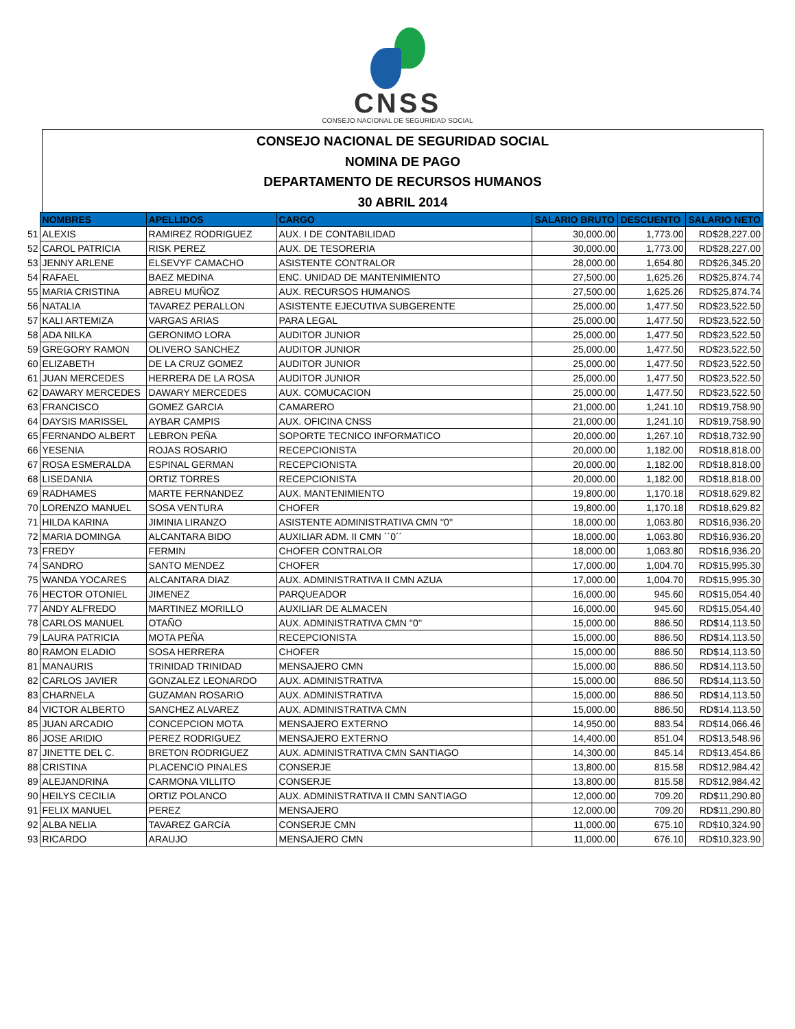CNSS
CONSEJO NACIONAL DE SEGURIDAD SOCIAL
CONSEJO NACIONAL DE SEGURIDAD SOCIAL
NOMINA DE PAGO
DEPARTAMENTO DE RECURSOS HUMANOS
30 ABRIL 2014
| | NOMBRES | APELLIDOS | CARGO | SALARIO BRUTO | DESCUENTO | SALARIO NETO |
| 51 | ALEXIS | RAMIREZ RODRIGUEZ | AUX. I DE CONTABILIDAD | 30,000.00 | 1,773.00 | RD$28,227.00 |
| 52 | CAROL PATRICIA | RISK PEREZ | AUX. DE TESORERIA | 30,000.00 | 1,773.00 | RD$28,227.00 |
| 53 | JENNY ARLENE | ELSEVYF CAMACHO | ASISTENTE CONTRALOR | 28,000.00 | 1,654.80 | RD$26,345.20 |
| 54 | RAFAEL | BAEZ MEDINA | ENC. UNIDAD DE MANTENIMIENTO | 27,500.00 | 1,625.26 | RD$25,874.74 |
| 55 | MARIA CRISTINA | ABREU MUÑOZ | AUX. RECURSOS HUMANOS | 27,500.00 | 1,625.26 | RD$25,874.74 |
| 56 | NATALIA | TAVAREZ PERALLON | ASISTENTE EJECUTIVA SUBGERENTE | 25,000.00 | 1,477.50 | RD$23,522.50 |
| 57 | KALI ARTEMIZA | VARGAS ARIAS | PARA LEGAL | 25,000.00 | 1,477.50 | RD$23,522.50 |
| 58 | ADA NILKA | GERONIMO LORA | AUDITOR JUNIOR | 25,000.00 | 1,477.50 | RD$23,522.50 |
| 59 | GREGORY RAMON | OLIVERO SANCHEZ | AUDITOR JUNIOR | 25,000.00 | 1,477.50 | RD$23,522.50 |
| 60 | ELIZABETH | DE LA CRUZ GOMEZ | AUDITOR JUNIOR | 25,000.00 | 1,477.50 | RD$23,522.50 |
| 61 | JUAN MERCEDES | HERRERA DE LA ROSA | AUDITOR JUNIOR | 25,000.00 | 1,477.50 | RD$23,522.50 |
| 62 | DAWARY MERCEDES | DAWARY MERCEDES | AUX. COMUCACION | 25,000.00 | 1,477.50 | RD$23,522.50 |
| 63 | FRANCISCO | GOMEZ GARCIA | CAMARERO | 21,000.00 | 1,241.10 | RD$19,758.90 |
| 64 | DAYSIS MARISSEL | AYBAR CAMPIS | AUX. OFICINA CNSS | 21,000.00 | 1,241.10 | RD$19,758.90 |
| 65 | FERNANDO ALBERT | LEBRON PEÑA | SOPORTE TECNICO INFORMATICO | 20,000.00 | 1,267.10 | RD$18,732.90 |
| 66 | YESENIA | ROJAS ROSARIO | RECEPCIONISTA | 20,000.00 | 1,182.00 | RD$18,818.00 |
| 67 | ROSA ESMERALDA | ESPINAL GERMAN | RECEPCIONISTA | 20,000.00 | 1,182.00 | RD$18,818.00 |
| 68 | LISEDANIA | ORTIZ TORRES | RECEPCIONISTA | 20,000.00 | 1,182.00 | RD$18,818.00 |
| 69 | RADHAMES | MARTE FERNANDEZ | AUX. MANTENIMIENTO | 19,800.00 | 1,170.18 | RD$18,629.82 |
| 70 | LORENZO MANUEL | SOSA VENTURA | CHOFER | 19,800.00 | 1,170.18 | RD$18,629.82 |
| 71 | HILDA KARINA | JIMINIA LIRANZO | ASISTENTE ADMINISTRATIVA CMN ''0'' | 18,000.00 | 1,063.80 | RD$16,936.20 |
| 72 | MARIA DOMINGA | ALCANTARA BIDO | AUXILIAR ADM. II CMN ´´0´´ | 18,000.00 | 1,063.80 | RD$16,936.20 |
| 73 | FREDY | FERMIN | CHOFER CONTRALOR | 18,000.00 | 1,063.80 | RD$16,936.20 |
| 74 | SANDRO | SANTO MENDEZ | CHOFER | 17,000.00 | 1,004.70 | RD$15,995.30 |
| 75 | WANDA YOCARES | ALCANTARA DIAZ | AUX. ADMINISTRATIVA II CMN AZUA | 17,000.00 | 1,004.70 | RD$15,995.30 |
| 76 | HECTOR OTONIEL | JIMENEZ | PARQUEADOR | 16,000.00 | 945.60 | RD$15,054.40 |
| 77 | ANDY ALFREDO | MARTINEZ MORILLO | AUXILIAR DE ALMACEN | 16,000.00 | 945.60 | RD$15,054.40 |
| 78 | CARLOS MANUEL | OTAÑO | AUX. ADMINISTRATIVA CMN ''0'' | 15,000.00 | 886.50 | RD$14,113.50 |
| 79 | LAURA PATRICIA | MOTA PEÑA | RECEPCIONISTA | 15,000.00 | 886.50 | RD$14,113.50 |
| 80 | RAMON ELADIO | SOSA HERRERA | CHOFER | 15,000.00 | 886.50 | RD$14,113.50 |
| 81 | MANAURIS | TRINIDAD TRINIDAD | MENSAJERO CMN | 15,000.00 | 886.50 | RD$14,113.50 |
| 82 | CARLOS JAVIER | GONZALEZ LEONARDO | AUX. ADMINISTRATIVA | 15,000.00 | 886.50 | RD$14,113.50 |
| 83 | CHARNELA | GUZAMAN ROSARIO | AUX. ADMINISTRATIVA | 15,000.00 | 886.50 | RD$14,113.50 |
| 84 | VICTOR ALBERTO | SANCHEZ ALVAREZ | AUX. ADMINISTRATIVA CMN | 15,000.00 | 886.50 | RD$14,113.50 |
| 85 | JUAN ARCADIO | CONCEPCION MOTA | MENSAJERO EXTERNO | 14,950.00 | 883.54 | RD$14,066.46 |
| 86 | JOSE ARIDIO | PEREZ RODRIGUEZ | MENSAJERO EXTERNO | 14,400.00 | 851.04 | RD$13,548.96 |
| 87 | JINETTE DEL C. | BRETON RODRIGUEZ | AUX. ADMINISTRATIVA CMN SANTIAGO | 14,300.00 | 845.14 | RD$13,454.86 |
| 88 | CRISTINA | PLACENCIO PINALES | CONSERJE | 13,800.00 | 815.58 | RD$12,984.42 |
| 89 | ALEJANDRINA | CARMONA VILLITO | CONSERJE | 13,800.00 | 815.58 | RD$12,984.42 |
| 90 | HEILYS CECILIA | ORTIZ POLANCO | AUX. ADMINISTRATIVA II CMN SANTIAGO | 12,000.00 | 709.20 | RD$11,290.80 |
| 91 | FELIX MANUEL | PEREZ | MENSAJERO | 12,000.00 | 709.20 | RD$11,290.80 |
| 92 | ALBA NELIA | TAVAREZ GARCíA | CONSERJE CMN | 11,000.00 | 675.10 | RD$10,324.90 |
| 93 | RICARDO | ARAUJO | MENSAJERO CMN | 11,000.00 | 676.10 | RD$10,323.90 |